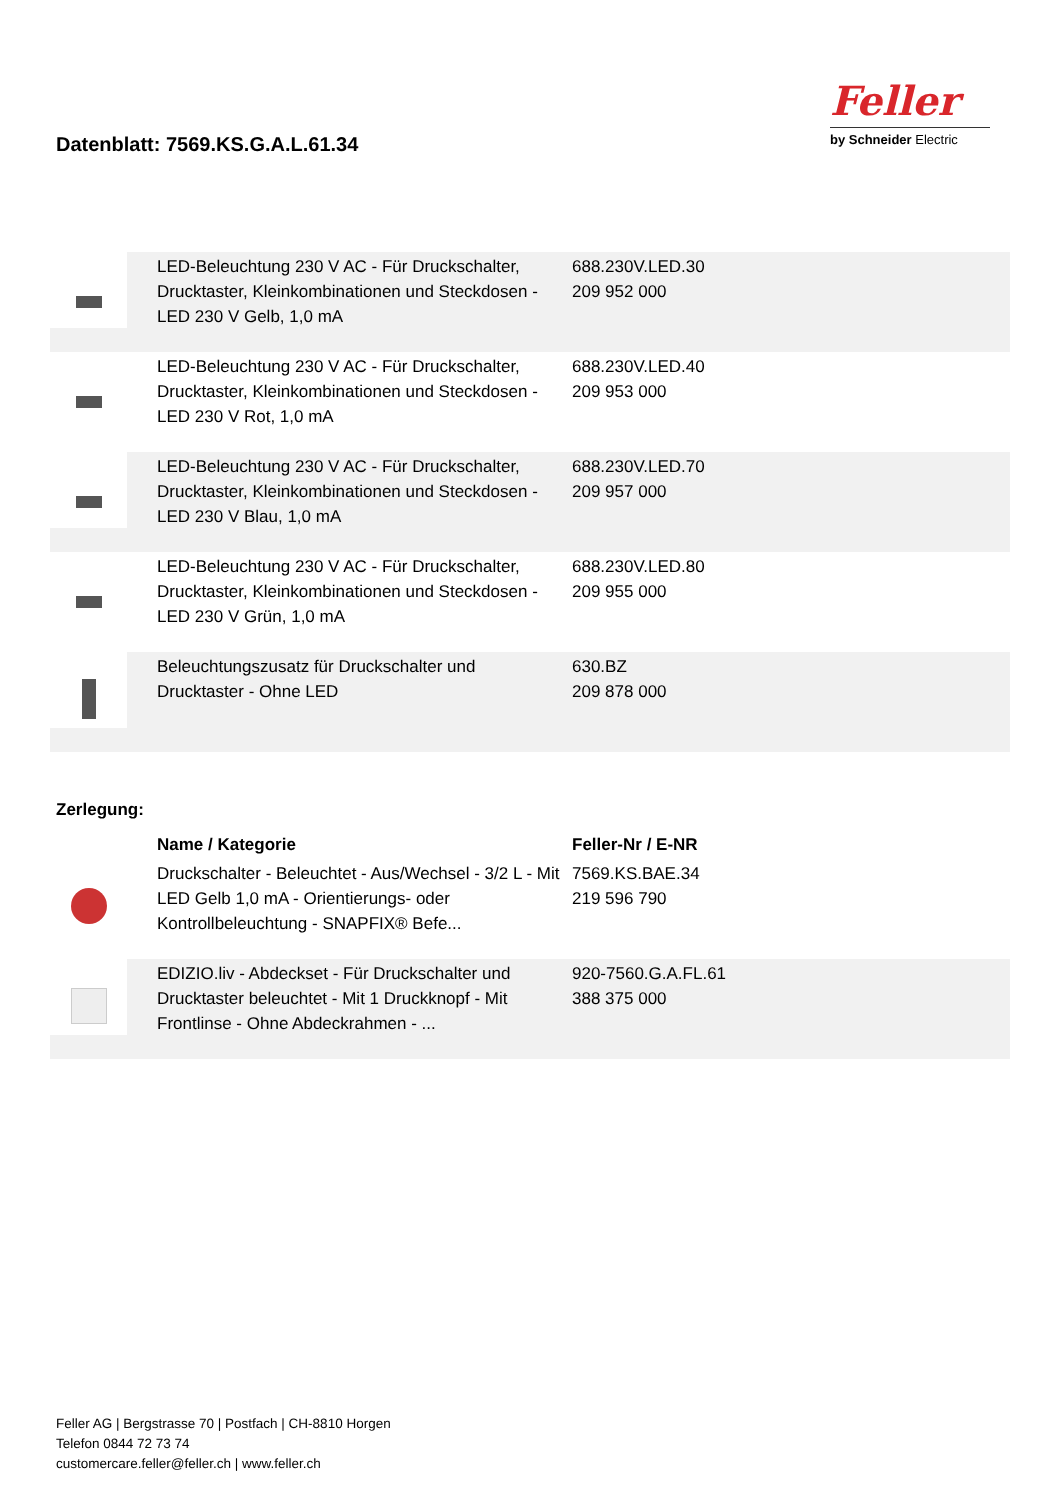Datenblatt: 7569.KS.G.A.L.61.34
Feller
by Schneider Electric
| | LED-Beleuchtung 230 V AC - Für Druckschalter, Drucktaster, Kleinkombinationen und Steckdosen - LED 230 V Gelb, 1,0 mA | 688.230V.LED.30 209 952 000 |
| | LED-Beleuchtung 230 V AC - Für Druckschalter, Drucktaster, Kleinkombinationen und Steckdosen - LED 230 V Rot, 1,0 mA | 688.230V.LED.40 209 953 000 |
| | LED-Beleuchtung 230 V AC - Für Druckschalter, Drucktaster, Kleinkombinationen und Steckdosen - LED 230 V Blau, 1,0 mA | 688.230V.LED.70 209 957 000 |
| | LED-Beleuchtung 230 V AC - Für Druckschalter, Drucktaster, Kleinkombinationen und Steckdosen - LED 230 V Grün, 1,0 mA | 688.230V.LED.80 209 955 000 |
| | Beleuchtungszusatz für Druckschalter und Drucktaster - Ohne LED | 630.BZ 209 878 000 |
Zerlegung:
| | Name / Kategorie | Feller-Nr / E-NR |
| | Druckschalter - Beleuchtet - Aus/Wechsel - 3/2 L - Mit LED Gelb 1,0 mA - Orientierungs- oder Kontrollbeleuchtung - SNAPFIX® Befe... | 7569.KS.BAE.34 219 596 790 |
| | EDIZIO.liv - Abdeckset - Für Druckschalter und Drucktaster beleuchtet - Mit 1 Druckknopf - Mit Frontlinse - Ohne Abdeckrahmen - ... | 920-7560.G.A.FL.61 388 375 000 |
Feller AG | Bergstrasse 70 | Postfach | CH-8810 Horgen
Telefon 0844 72 73 74
customercare.feller@feller.ch | www.feller.ch